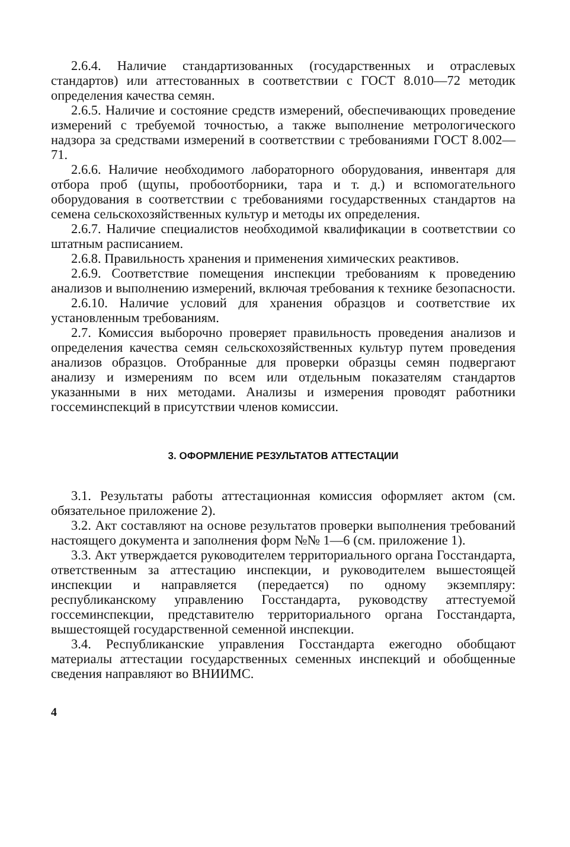2.6.4. Наличие стандартизованных (государственных и отраслевых стандартов) или аттестованных в соответствии с ГОСТ 8.010—72 методик определения качества семян.
2.6.5. Наличие и состояние средств измерений, обеспечивающих проведение измерений с требуемой точностью, а также выполнение метрологического надзора за средствами измерений в соответствии с требованиями ГОСТ 8.002—71.
2.6.6. Наличие необходимого лабораторного оборудования, инвентаря для отбора проб (щупы, пробоотборники, тара и т. д.) и вспомогательного оборудования в соответствии с требованиями государственных стандартов на семена сельскохозяйственных культур и методы их определения.
2.6.7. Наличие специалистов необходимой квалификации в соответствии со штатным расписанием.
2.6.8. Правильность хранения и применения химических реактивов.
2.6.9. Соответствие помещения инспекции требованиям к проведению анализов и выполнению измерений, включая требования к технике безопасности.
2.6.10. Наличие условий для хранения образцов и соответствие их установленным требованиям.
2.7. Комиссия выборочно проверяет правильность проведения анализов и определения качества семян сельскохозяйственных культур путем проведения анализов образцов. Отобранные для проверки образцы семян подвергают анализу и измерениям по всем или отдельным показателям стандартов указанными в них методами. Анализы и измерения проводят работники госсеминспекций в присутствии членов комиссии.
3. ОФОРМЛЕНИЕ РЕЗУЛЬТАТОВ АТТЕСТАЦИИ
3.1. Результаты работы аттестационная комиссия оформляет актом (см. обязательное приложение 2).
3.2. Акт составляют на основе результатов проверки выполнения требований настоящего документа и заполнения форм №№ 1—6 (см. приложение 1).
3.3. Акт утверждается руководителем территориального органа Госстандарта, ответственным за аттестацию инспекции, и руководителем вышестоящей инспекции и направляется (передается) по одному экземпляру: республиканскому управлению Госстандарта, руководству аттестуемой госсеминспекции, представителю территориального органа Госстандарта, вышестоящей государственной семенной инспекции.
3.4. Республиканские управления Госстандарта ежегодно обобщают материалы аттестации государственных семенных инспекций и обобщенные сведения направляют во ВНИИМС.
4